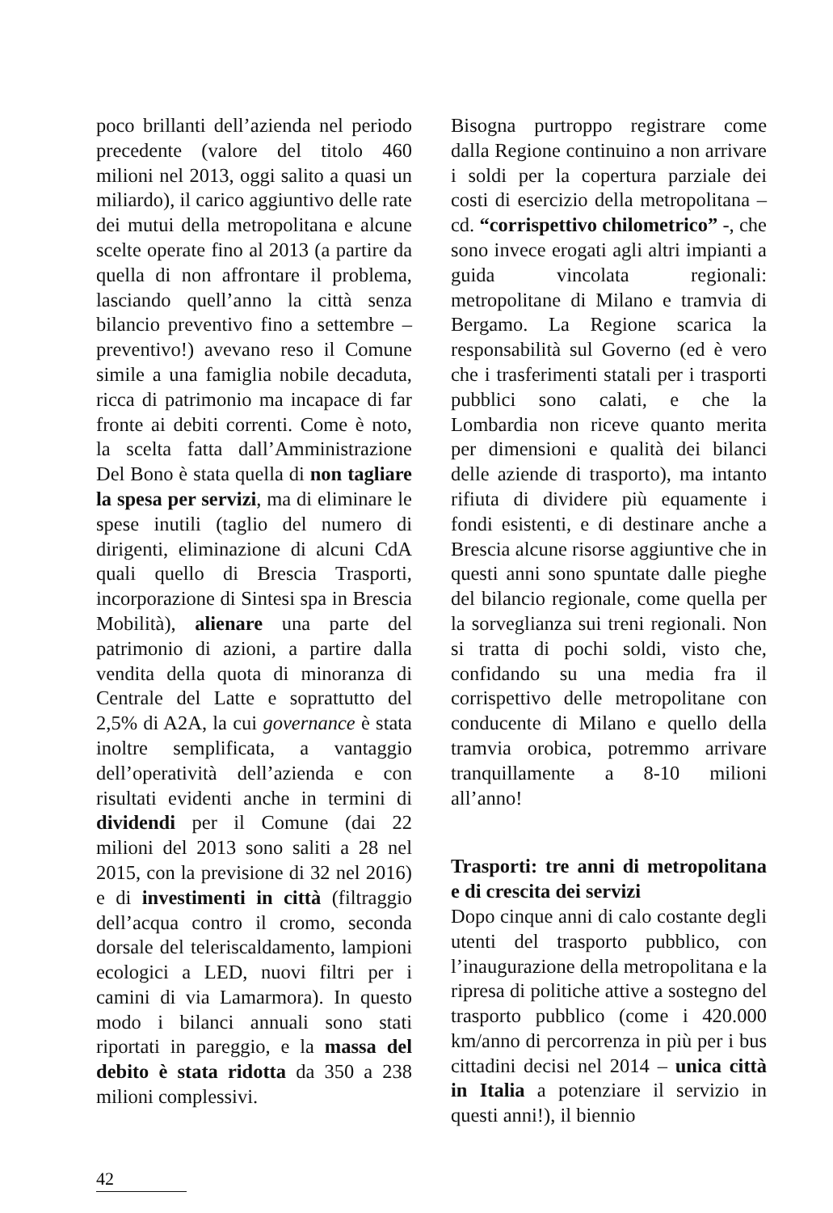poco brillanti dell’azienda nel periodo precedente (valore del titolo 460 milioni nel 2013, oggi salito a quasi un miliardo), il carico aggiuntivo delle rate dei mutui della metropolitana e alcune scelte operate fino al 2013 (a partire da quella di non affrontare il problema, lasciando quell’anno la città senza bilancio preventivo fino a settembre – preventivo!) avevano reso il Comune simile a una famiglia nobile decaduta, ricca di patrimonio ma incapace di far fronte ai debiti correnti. Come è noto, la scelta fatta dall’Amministrazione Del Bono è stata quella di non tagliare la spesa per servizi, ma di eliminare le spese inutili (taglio del numero di dirigenti, eliminazione di alcuni CdA quali quello di Brescia Trasporti, incorporazione di Sintesi spa in Brescia Mobilità), alienare una parte del patrimonio di azioni, a partire dalla vendita della quota di minoranza di Centrale del Latte e soprattutto del 2,5% di A2A, la cui governance è stata inoltre semplificata, a vantaggio dell’operatività dell’azienda e con risultati evidenti anche in termini di dividendi per il Comune (dai 22 milioni del 2013 sono saliti a 28 nel 2015, con la previsione di 32 nel 2016) e di investimenti in città (filtraggio dell’acqua contro il cromo, seconda dorsale del teleriscaldamento, lampioni ecologici a LED, nuovi filtri per i camini di via Lamarmora). In questo modo i bilanci annuali sono stati riportati in pareggio, e la massa del debito è stata ridotta da 350 a 238 milioni complessivi.
Bisogna purtroppo registrare come dalla Regione continuino a non arrivare i soldi per la copertura parziale dei costi di esercizio della metropolitana – cd. “corrispettivo chilometrico” -, che sono invece erogati agli altri impianti a guida vincolata regionali: metropolitane di Milano e tramvia di Bergamo. La Regione scarica la responsabilità sul Governo (ed è vero che i trasferimenti statali per i trasporti pubblici sono calati, e che la Lombardia non riceve quanto merita per dimensioni e qualità dei bilanci delle aziende di trasporto), ma intanto rifiuta di dividere più equamente i fondi esistenti, e di destinare anche a Brescia alcune risorse aggiuntive che in questi anni sono spuntate dalle pieghe del bilancio regionale, come quella per la sorveglianza sui treni regionali. Non si tratta di pochi soldi, visto che, confidando su una media fra il corrispettivo delle metropolitane con conducente di Milano e quello della tramvia orobica, potremmo arrivare tranquillamente a 8-10 milioni all’anno!
Trasporti: tre anni di metropolitana e di crescita dei servizi
Dopo cinque anni di calo costante degli utenti del trasporto pubblico, con l’inaugurazione della metropolitana e la ripresa di politiche attive a sostegno del trasporto pubblico (come i 420.000 km/anno di percorrenza in più per i bus cittadini decisi nel 2014 – unica città in Italia a potenziare il servizio in questi anni!), il biennio
42